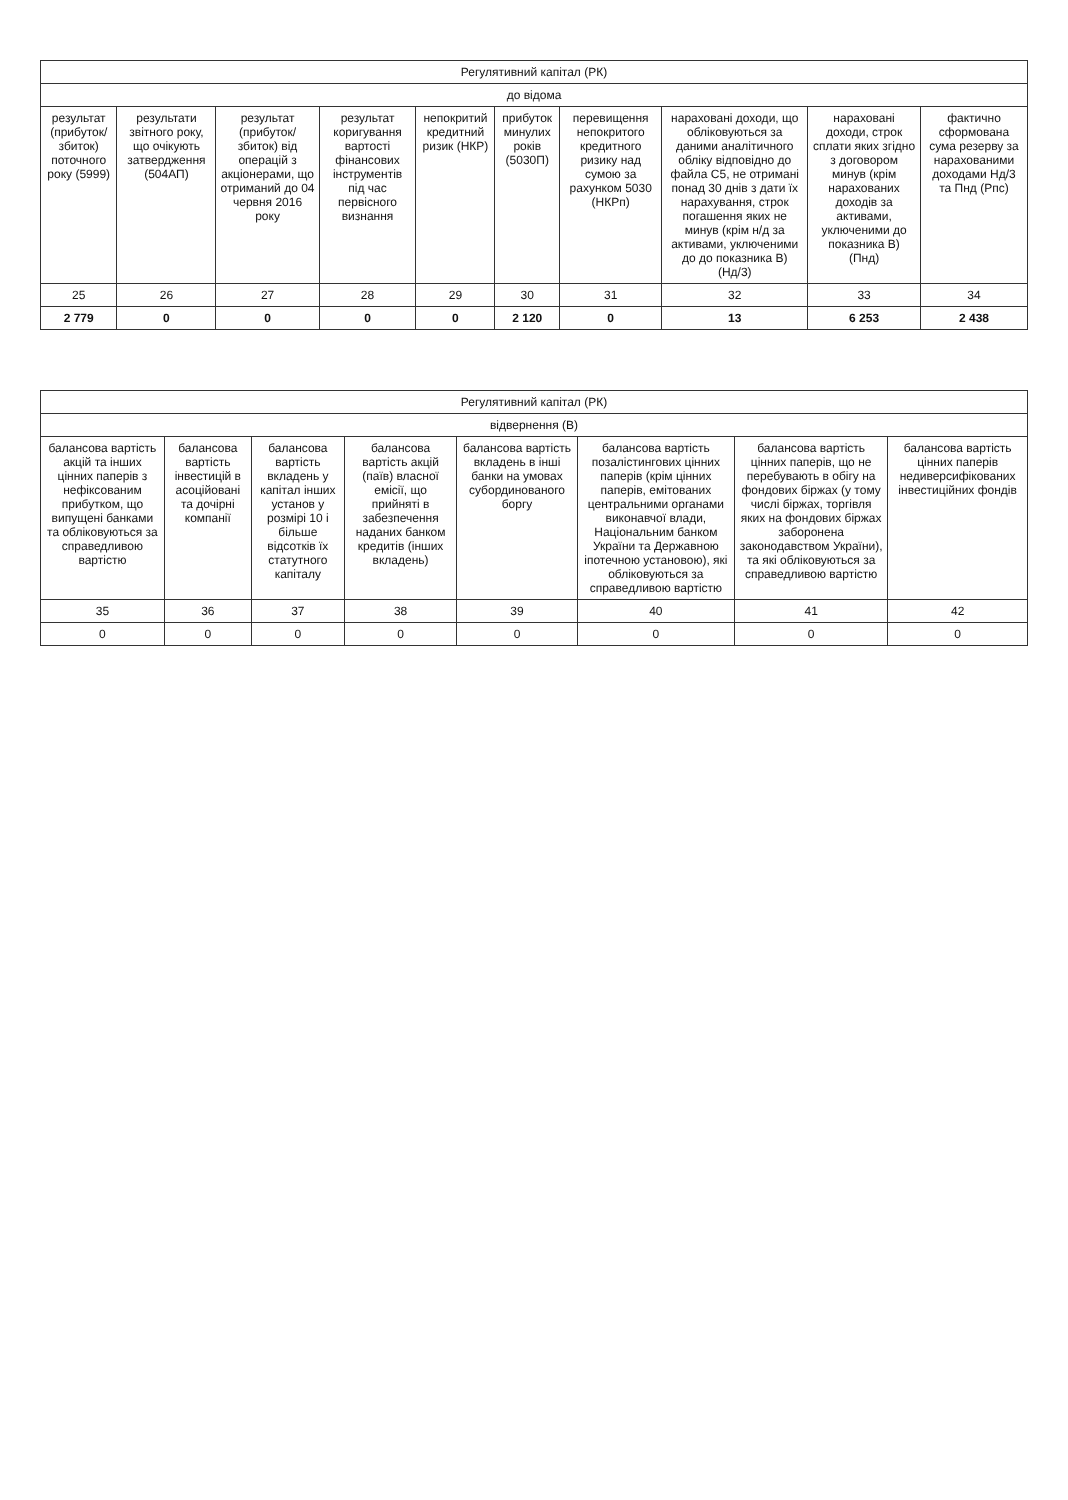| Регулятивний капітал (РК) | | | | | | | | | |
| --- | --- | --- | --- | --- | --- | --- | --- | --- | --- |
| до відома | | | | | | | | | |
| результат (прибуток/ збиток) поточного року (5999) | результати звітного року, що очікують затвердження (504АП) | результат (прибуток/ збиток) від операцій з акціонерами, що отриманий до 04 червня 2016 року | результат коригування вартості фінансових інструментів під час первісного визнання | непокритий кредитний ризик (НКР) | прибуток минулих років (5030П) | перевищення непокритого кредитного ризику над сумою за рахунком 5030 (НКРп) | нараховані доходи, що обліковуються за даними аналітичного обліку відповідно до файла С5, не отримані понад 30 днів з дати їх нарахування, строк погашення яких не минув (крім н/д за активами, уключеними до до показника В) (Нд/3) | нараховані доходи, строк сплати яких згідно з договором минув (крім нарахованих доходів за активами, уключеними до показника В) (Пнд) | фактично сформована сума резерву за нарахованими доходами Нд/3 та Пнд (Рпс) |
| 25 | 26 | 27 | 28 | 29 | 30 | 31 | 32 | 33 | 34 |
| 2 779 | 0 | 0 | 0 | 0 | 2 120 | 0 | 13 | 6 253 | 2 438 |
| Регулятивний капітал (РК) | | | | | | | |
| --- | --- | --- | --- | --- | --- | --- | --- |
| відвернення (В) | | | | | | | |
| балансова вартість акцій та інших цінних паперів з нефіксованим прибутком, що випущені банками та обліковуються за справедливою вартістю | балансова вартість інвестицій в асоційовані та дочірні компанії | балансова вартість вкладень у капітал інших установ у розмірі 10 і більше відсотків їх статутного капіталу | балансова вартість акцій (паїв) власної емісії, що прийняті в забезпечення наданих банком кредитів (інших вкладень) | балансова вартість вкладень в інші банки на умовах субординованого боргу | балансова вартість позалістингових цінних паперів (крім цінних паперів, емітованих центральними органами виконавчої влади, Національним банком України та Державною іпотечною установою), які обліковуються за справедливою вартістю | балансова вартість цінних паперів, що не перебувають в обігу на фондових біржах (у тому числі біржах, торгівля яких на фондових біржах заборонена законодавством України), та які обліковуються за справедливою вартістю | балансова вартість цінних паперів недиверсифікованих інвестиційних фондів |
| 35 | 36 | 37 | 38 | 39 | 40 | 41 | 42 |
| 0 | 0 | 0 | 0 | 0 | 0 | 0 | 0 |